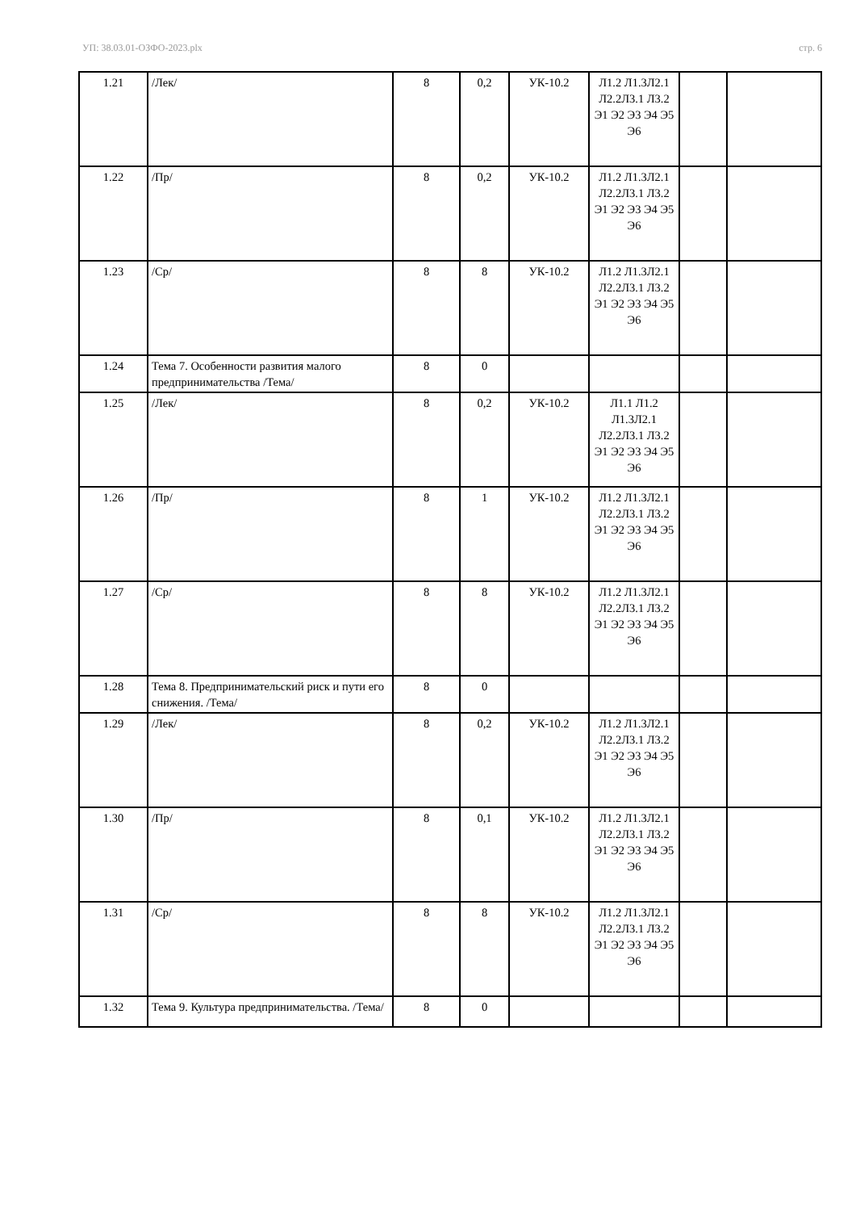УП: 38.03.01-ОЗФО-2023.plx стр. 6
| 1.21 | /Лек/ | 8 | 0,2 | УК-10.2 | Л1.2 Л1.3Л2.1 Л2.2Л3.1 Л3.2 Э1 Э2 Э3 Э4 Э5 Э6 | | |
| 1.22 | /Пр/ | 8 | 0,2 | УК-10.2 | Л1.2 Л1.3Л2.1 Л2.2Л3.1 Л3.2 Э1 Э2 Э3 Э4 Э5 Э6 | | |
| 1.23 | /Ср/ | 8 | 8 | УК-10.2 | Л1.2 Л1.3Л2.1 Л2.2Л3.1 Л3.2 Э1 Э2 Э3 Э4 Э5 Э6 | | |
| 1.24 | Тема 7. Особенности развития малого предпринимательства /Тема/ | 8 | 0 | | | | |
| 1.25 | /Лек/ | 8 | 0,2 | УК-10.2 | Л1.1 Л1.2 Л1.3Л2.1 Л2.2Л3.1 Л3.2 Э1 Э2 Э3 Э4 Э5 Э6 | | |
| 1.26 | /Пр/ | 8 | 1 | УК-10.2 | Л1.2 Л1.3Л2.1 Л2.2Л3.1 Л3.2 Э1 Э2 Э3 Э4 Э5 Э6 | | |
| 1.27 | /Ср/ | 8 | 8 | УК-10.2 | Л1.2 Л1.3Л2.1 Л2.2Л3.1 Л3.2 Э1 Э2 Э3 Э4 Э5 Э6 | | |
| 1.28 | Тема 8. Предпринимательский риск и пути его снижения. /Тема/ | 8 | 0 | | | | |
| 1.29 | /Лек/ | 8 | 0,2 | УК-10.2 | Л1.2 Л1.3Л2.1 Л2.2Л3.1 Л3.2 Э1 Э2 Э3 Э4 Э5 Э6 | | |
| 1.30 | /Пр/ | 8 | 0,1 | УК-10.2 | Л1.2 Л1.3Л2.1 Л2.2Л3.1 Л3.2 Э1 Э2 Э3 Э4 Э5 Э6 | | |
| 1.31 | /Ср/ | 8 | 8 | УК-10.2 | Л1.2 Л1.3Л2.1 Л2.2Л3.1 Л3.2 Э1 Э2 Э3 Э4 Э5 Э6 | | |
| 1.32 | Тема 9. Культура предпринимательства. /Тема/ | 8 | 0 | | | | |